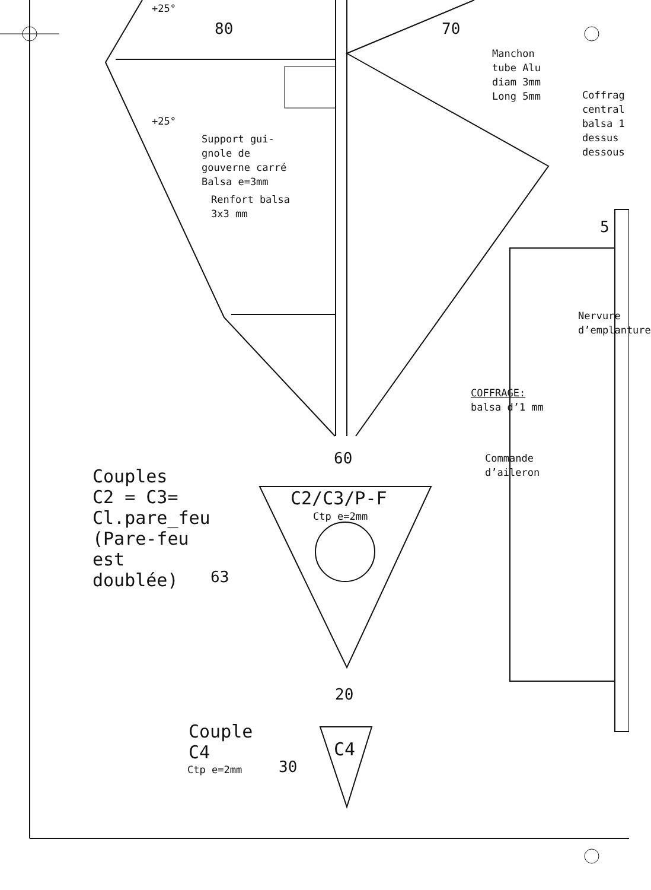+25°
80 70
Manchon
tube Alu
diam 3mm
Long 5mm
Coffrag
central
balsa 1
dessus
dessous
+25°
Support gui-
gnole de
gouverne carré
Balsa e=3mm
Renfort balsa
3x3 mm
5
Nervure d’emplanture
COFFRAGE:
balsa d’1 mm
60
Commande
d’aileron
Couples
C2 = C3=
Cl.pare_feu
(Pare-feu
est
doublée)
C2/C3/P-F
Ctp e=2mm
63
20
Couple
C4
C4
Ctp e=2mm 30